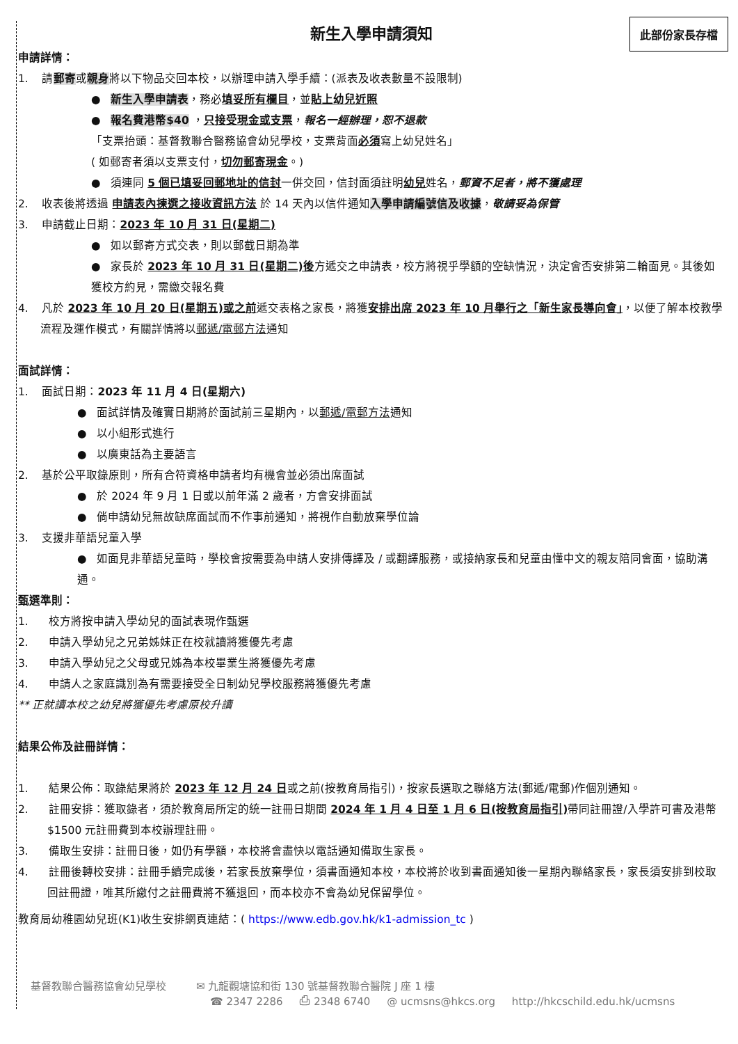此部份家長存檔
新生入學申請須知
申請詳情：
1. 請郵寄或親身將以下物品交回本校，以辦理申請入學手續：(派表及收表數量不設限制)
● 新生入學申請表，務必填妥所有欄目，並貼上幼兒近照
● 報名費港幣$40 ，只接受現金或支票，報名一經辦理，恕不退款
「支票抬頭：基督教聯合醫務協會幼兒學校，支票背面必須寫上幼兒姓名」
( 如郵寄者須以支票支付，切勿郵寄現金。)
● 須連同 5 個已填妥回郵地址的信封一併交回，信封面須註明幼兒姓名，郵資不足者，將不獲處理
2. 收表後將透過 申請表內揀選之接收資訊方法 於 14 天內以信件通知入學申請編號信及收據，敬請妥為保管
3. 申請截止日期：2023 年 10 月 31 日(星期二)
● 如以郵寄方式交表，則以郵截日期為準
● 家長於 2023 年 10 月 31 日(星期二)後方遞交之申請表，校方將視乎學額的空缺情況，決定會否安排第二輪面見。其後如獲校方約見，需繳交報名費
4. 凡於 2023 年 10 月 20 日(星期五)或之前遞交表格之家長，將獲安排出席 2023 年 10 月舉行之「新生家長導向會」，以便了解本校教學流程及運作模式，有關詳情將以郵遞/電郵方法通知
面試詳情：
1. 面試日期：2023 年 11 月 4 日(星期六)
● 面試詳情及確實日期將於面試前三星期內，以郵遞/電郵方法通知
● 以小組形式進行
● 以廣東話為主要語言
2. 基於公平取錄原則，所有合符資格申請者均有機會並必須出席面試
● 於 2024 年 9 月 1 日或以前年滿 2 歲者，方會安排面試
● 倘申請幼兒無故缺席面試而不作事前通知，將視作自動放棄學位論
3. 支援非華語兒童入學
● 如面見非華語兒童時，學校會按需要為申請人安排傳譯及 / 或翻譯服務，或接納家長和兒童由懂中文的親友陪同會面，協助溝通。
甄選準則：
1. 校方將按申請入學幼兒的面試表現作甄選
2. 申請入學幼兒之兄弟姊妹正在校就讀將獲優先考慮
3. 申請入學幼兒之父母或兄姊為本校畢業生將獲優先考慮
4. 申請人之家庭識別為有需要接受全日制幼兒學校服務將獲優先考慮
** 正就讀本校之幼兒將獲優先考慮原校升讀
結果公佈及註冊詳情：
1. 結果公佈：取錄結果將於 2023 年 12 月 24 日或之前(按教育局指引)，按家長選取之聯絡方法(郵遞/電郵)作個別通知。
2. 註冊安排：獲取錄者，須於教育局所定的統一註冊日期間 2024 年 1 月 4 日至 1 月 6 日(按教育局指引) 帶同註冊證/入學許可書及港幣$1500 元註冊費到本校辦理註冊。
3. 備取生安排：註冊日後，如仍有學額，本校將會盡快以電話通知備取生家長。
4. 註冊後轉校安排：註冊手續完成後，若家長放棄學位，須書面通知本校，本校將於收到書面通知後一星期內聯絡家長，家長須安排到校取回註冊證，唯其所繳付之註冊費將不獲退回，而本校亦不會為幼兒保留學位。
教育局幼稚園幼兒班(K1)收生安排網頁連結：( https://www.edb.gov.hk/k1-admission_tc )
基督教聯合醫務協會幼兒學校 ✉ 九龍觀塘協和街 130 號基督教聯合醫院 J 座 1 樓
☎ 2347 2286 ⎙ 2348 6740 @ ucmsns@hkcs.org http://hkcschild.edu.hk/ucmsns